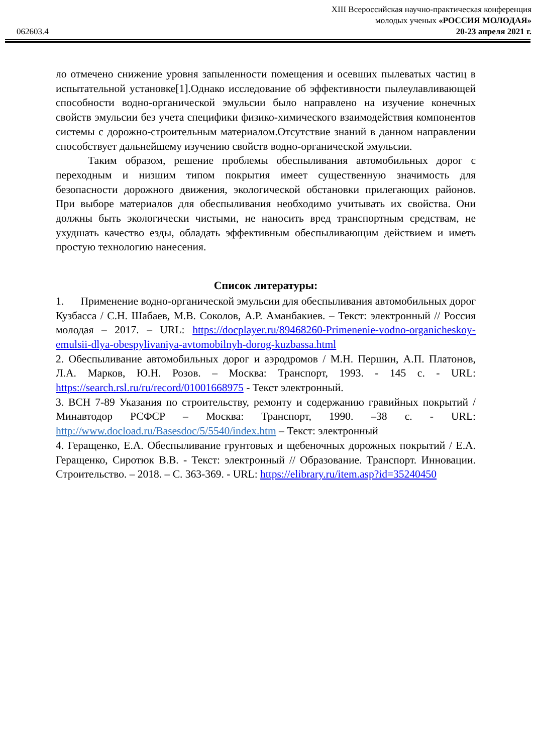062603.4
XIII Всероссийская научно-практическая конференция
молодых ученых «РОССИЯ МОЛОДАЯ»
20-23 апреля 2021 г.
ло отмечено снижение уровня запыленности помещения и осевших пылеватых частиц в испытательной установке[1].Однако исследование об эффективности пылеулавливающей способности водно-органической эмульсии было направлено на изучение конечных свойств эмульсии без учета специфики физико-химического взаимодействия компонентов системы с дорожно-строительным материалом.Отсутствие знаний в данном направлении способствует дальнейшему изучению свойств водно-органической эмульсии.
Таким образом, решение проблемы обеспыливания автомобильных дорог с переходным и низшим типом покрытия имеет существенную значимость для безопасности дорожного движения, экологической обстановки прилегающих районов. При выборе материалов для обеспыливания необходимо учитывать их свойства. Они должны быть экологически чистыми, не наносить вред транспортным средствам, не ухудшать качество езды, обладать эффективным обеспыливающим действием и иметь простую технологию нанесения.
Список литературы:
1. Применение водно-органической эмульсии для обеспыливания автомобильных дорог Кузбасса / С.Н. Шабаев, М.В. Соколов, А.Р. Аманбакиев. – Текст: электронный // Россия молодая – 2017. – URL: https://docplayer.ru/89468260-Primenenie-vodno-organicheskoy-emulsii-dlya-obespylivaniya-avtomobilnyh-dorog-kuzbassa.html
2. Обеспыливание автомобильных дорог и аэродромов / М.Н. Першин, А.П. Платонов, Л.А. Марков, Ю.Н. Розов. – Москва: Транспорт, 1993. - 145 с. - URL: https://search.rsl.ru/ru/record/01001668975 - Текст электронный.
3. ВСН 7-89 Указания по строительству, ремонту и содержанию гравийных покрытий / Минавтодор РСФСР – Москва: Транспорт, 1990. –38 с. - URL: http://www.docload.ru/Basesdoc/5/5540/index.htm – Текст: электронный
4. Геращенко, Е.А. Обеспыливание грунтовых и щебеночных дорожных покрытий / Е.А. Геращенко, Сиротюк В.В. - Текст: электронный // Образование. Транспорт. Инновации. Строительство. – 2018. – С. 363-369. - URL: https://elibrary.ru/item.asp?id=35240450